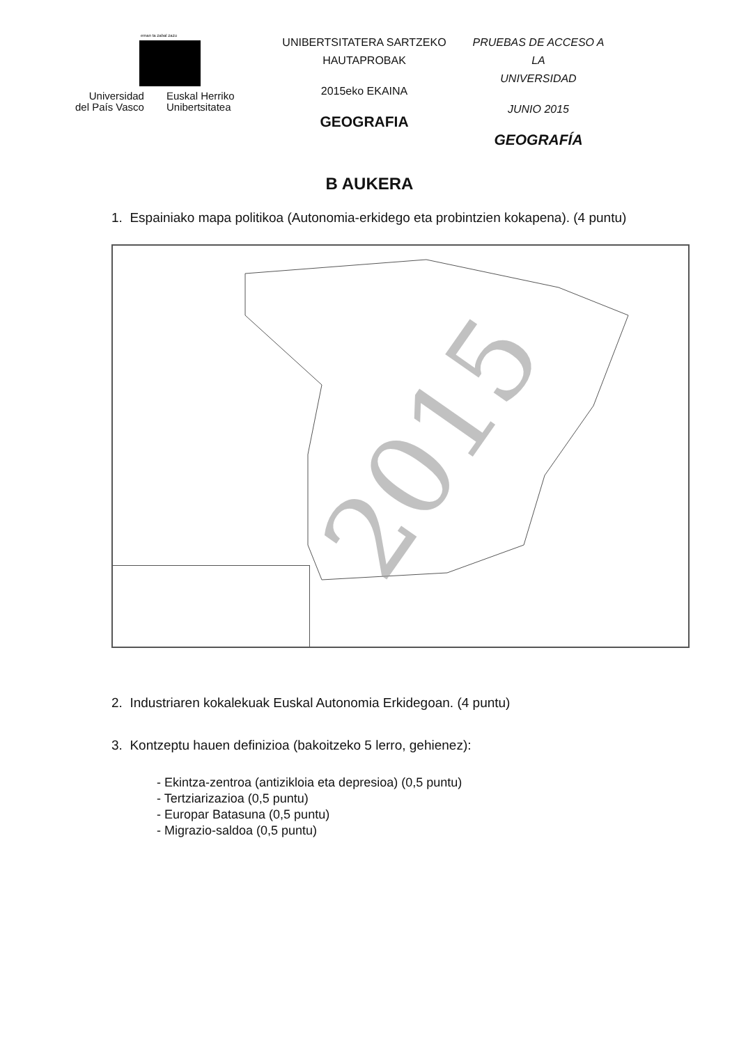eman ta zabal zazu
Universidad
del País Vasco
Euskal Herriko
Unibertsitatea
UNIBERTSITATERA SARTZEKO
HAUTAPROBAK
2015eko EKAINA
GEOGRAFIA
PRUEBAS DE ACCESO A LA
UNIVERSIDAD
JUNIO 2015
GEOGRAFÍA
B AUKERA
1. Espainiako mapa politikoa (Autonomia-erkidego eta probintzien kokapena). (4 puntu)
2015
2. Industriaren kokalekuak Euskal Autonomia Erkidegoan. (4 puntu)
3. Kontzeptu hauen definizioa (bakoitzeko 5 lerro, gehienez):
- Ekintza-zentroa (antizikloia eta depresioa) (0,5 puntu)
- Tertziarizazioa (0,5 puntu)
- Europar Batasuna (0,5 puntu)
- Migrazio-saldoa (0,5 puntu)